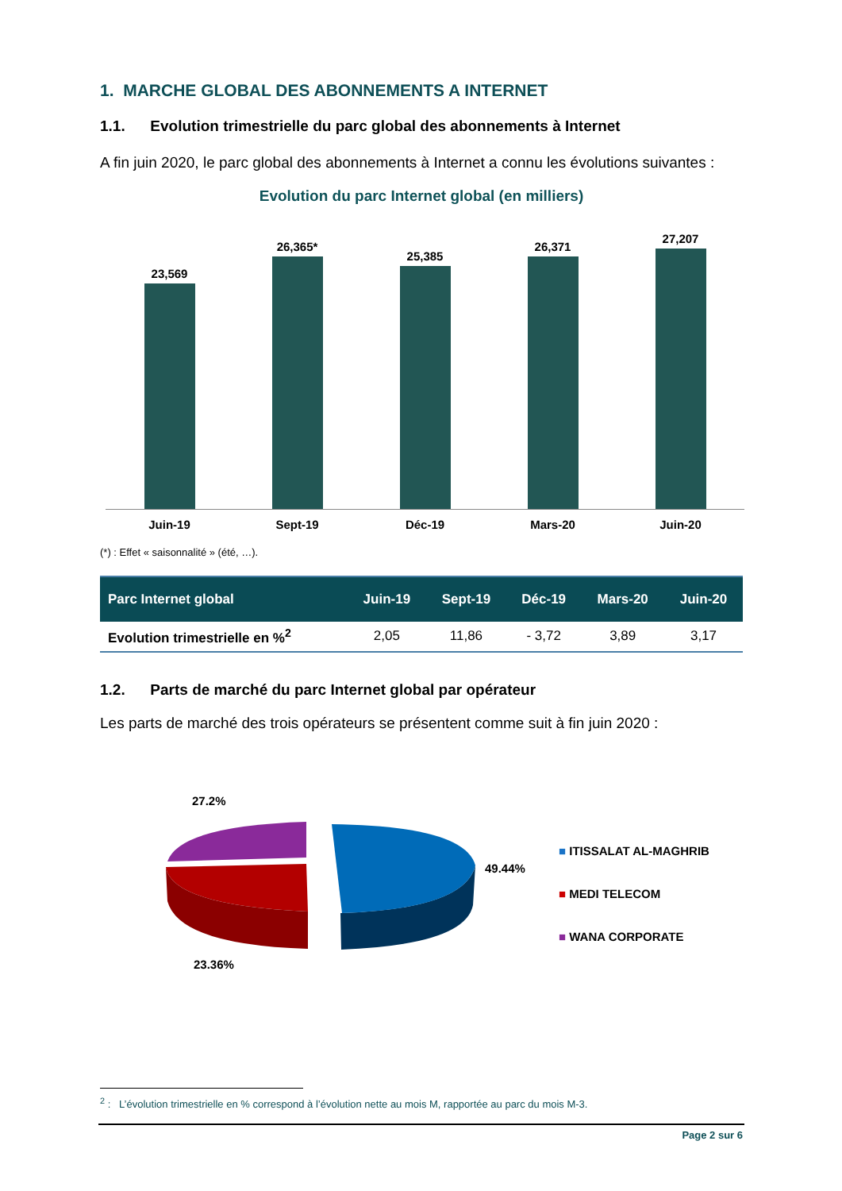1. MARCHE GLOBAL DES ABONNEMENTS A INTERNET
1.1. Evolution trimestrielle du parc global des abonnements à Internet
A fin juin 2020, le parc global des abonnements à Internet a connu les évolutions suivantes :
Evolution du parc Internet global (en milliers)
23,569
26,365*
25,385
26,371
27,207
Juin-19 Sept-19 Déc-19 Mars-20 Juin-20
(*) : Effet « saisonnalité » (été, …).
| Parc Internet global | Juin-19 | Sept-19 | Déc-19 | Mars-20 | Juin-20 |
| --- | --- | --- | --- | --- | --- |
| Evolution trimestrielle en %<sup>2</sup> | 2,05 | 11,86 | - 3,72 | 3,89 | 3,17 |
1.2. Parts de marché du parc Internet global par opérateur
Les parts de marché des trois opérateurs se présentent comme suit à fin juin 2020 :
27.2%
49.44%
23.36%
■ ITISSALAT AL-MAGHRIB
■ MEDI TELECOM
■ WANA CORPORATE
<sup>2</sup> : L’évolution trimestrielle en % correspond à l’évolution nette au mois M, rapportée au parc du mois M-3.
Page 2 sur 6